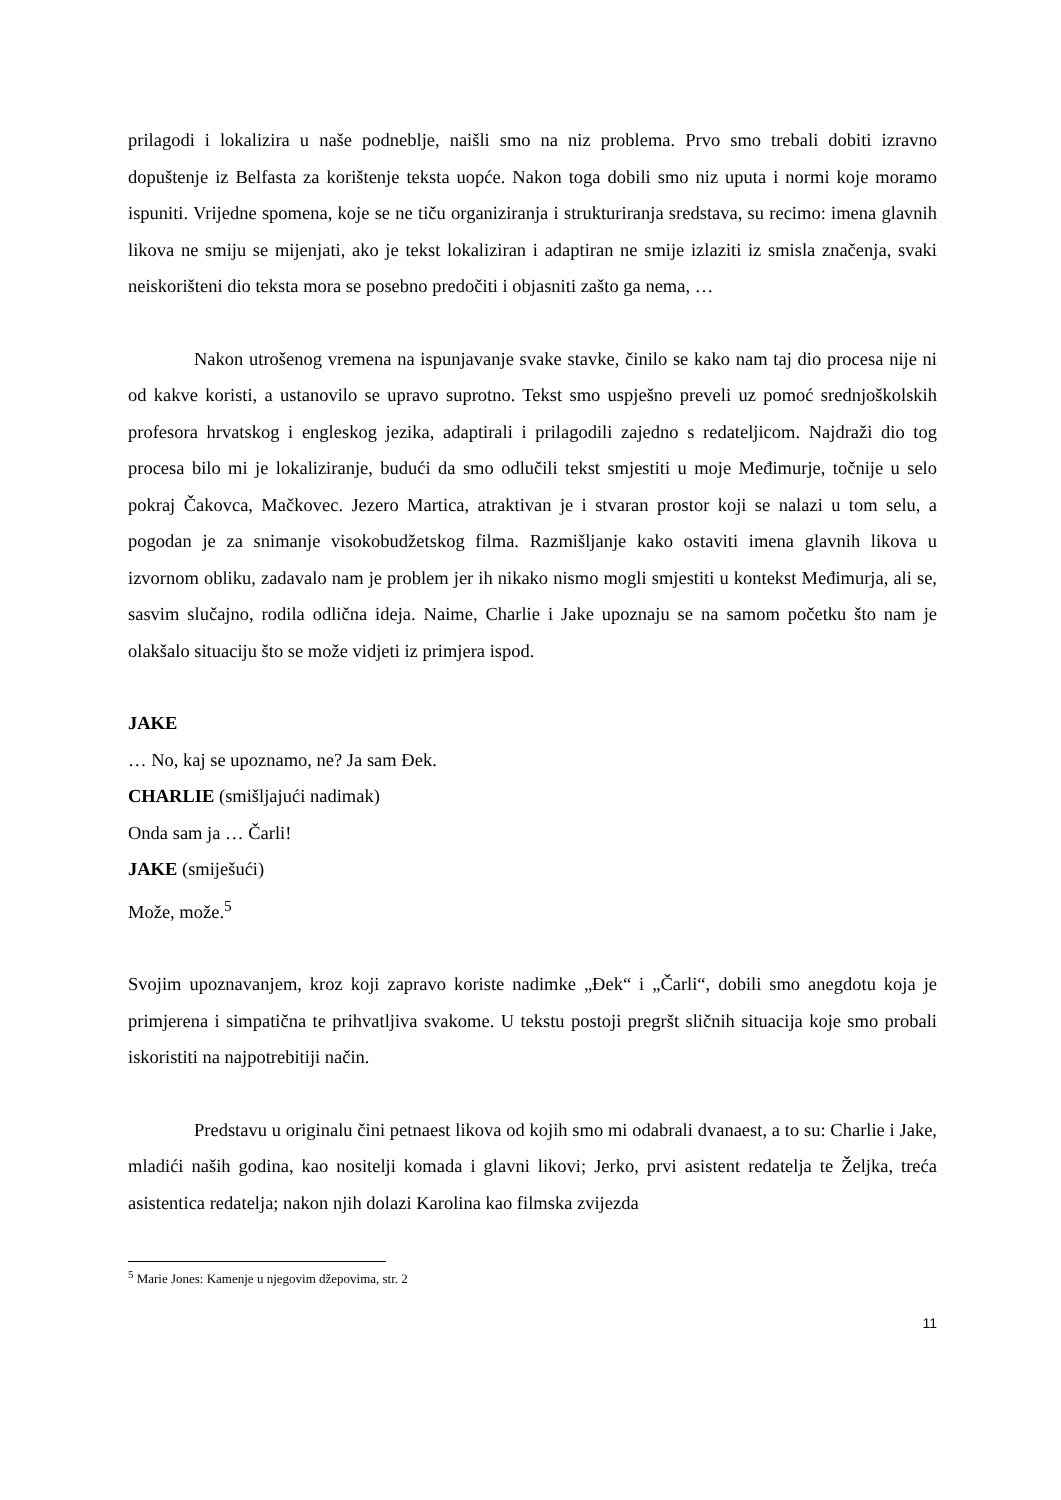prilagodi i lokalizira u naše podneblje, naišli smo na niz problema. Prvo smo trebali dobiti izravno dopuštenje iz Belfasta za korištenje teksta uopće. Nakon toga dobili smo niz uputa i normi koje moramo ispuniti. Vrijedne spomena, koje se ne tiču organiziranja i strukturiranja sredstava, su recimo: imena glavnih likova ne smiju se mijenjati, ako je tekst lokaliziran i adaptiran ne smije izlaziti iz smisla značenja, svaki neiskorišteni dio teksta mora se posebno predočiti i objasniti zašto ga nema, …
Nakon utrošenog vremena na ispunjavanje svake stavke, činilo se kako nam taj dio procesa nije ni od kakve koristi, a ustanovilo se upravo suprotno. Tekst smo uspješno preveli uz pomoć srednjoškolskih profesora hrvatskog i engleskog jezika, adaptirali i prilagodili zajedno s redateljicom. Najdraži dio tog procesa bilo mi je lokaliziranje, budući da smo odlučili tekst smjestiti u moje Međimurje, točnije u selo pokraj Čakovca, Mačkovec. Jezero Martica, atraktivan je i stvaran prostor koji se nalazi u tom selu, a pogodan je za snimanje visokobudžetskog filma. Razmišljanje kako ostaviti imena glavnih likova u izvornom obliku, zadavalo nam je problem jer ih nikako nismo mogli smjestiti u kontekst Međimurja, ali se, sasvim slučajno, rodila odlična ideja. Naime, Charlie i Jake upoznaju se na samom početku što nam je olakšalo situaciju što se može vidjeti iz primjera ispod.
JAKE
… No, kaj se upoznamo, ne? Ja sam Đek.
CHARLIE (smišljajući nadimak)
Onda sam ja … Čarli!
JAKE (smiješući)
Može, može.<sup>5</sup>
Svojim upoznavanjem, kroz koji zapravo koriste nadimke „Đek“ i „Čarli“, dobili smo anegdotu koja je primjerena i simpatična te prihvatljiva svakome. U tekstu postoji pregršt sličnih situacija koje smo probali iskoristiti na najpotrebitiji način.
Predstavu u originalu čini petnaest likova od kojih smo mi odabrali dvanaest, a to su: Charlie i Jake, mladići naših godina, kao nositelji komada i glavni likovi; Jerko, prvi asistent redatelja te Željka, treća asistentica redatelja; nakon njih dolazi Karolina kao filmska zvijezda
<sup>5</sup> Marie Jones: Kamenje u njegovim džepovima, str. 2
11